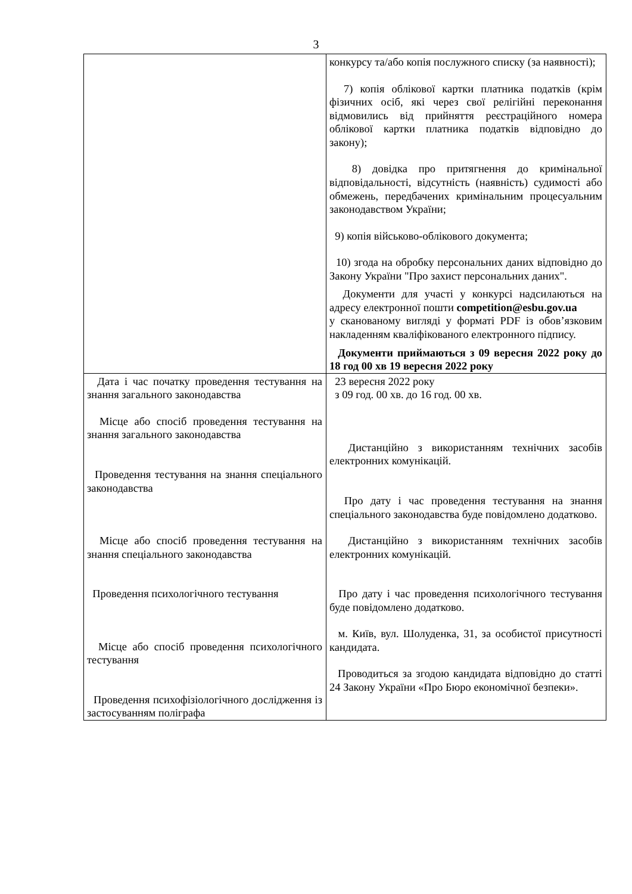3
| | конкурсу та/або копія послужного списку (за наявності); 7) копія облікової картки платника податків (крім фізичних осіб, які через свої релігійні переконання відмовились від прийняття реєстраційного номера облікової картки платника податків відповідно до закону); 8) довідка про притягнення до кримінальної відповідальності, відсутність (наявність) судимості або обмежень, передбачених кримінальним процесуальним законодавством України; 9) копія військово-облікового документа; 10) згода на обробку персональних даних відповідно до Закону України "Про захист персональних даних". Документи для участі у конкурсі надсилаються на адресу електронної пошти competition@esbu.gov.ua у сканованому вигляді у форматі PDF із обов’язковим накладенням кваліфікованого електронного підпису. Документи приймаються з 09 вересня 2022 року до 18 год 00 хв 19 вересня 2022 року |
| Дата і час початку проведення тестування на знання загального законодавства Місце або спосіб проведення тестування на знання загального законодавства Проведення тестування на знання спеціального законодавства Місце або спосіб проведення тестування на знання спеціального законодавства Проведення психологічного тестування Місце або спосіб проведення психологічного тестування Проведення психофізіологічного дослідження із застосуванням поліграфа | 23 вересня 2022 року з 09 год. 00 хв. до 16 год. 00 хв. Дистанційно з використанням технічних засобів електронних комунікацій. Про дату і час проведення тестування на знання спеціального законодавства буде повідомлено додатково. Дистанційно з використанням технічних засобів електронних комунікацій. Про дату і час проведення психологічного тестування буде повідомлено додатково. м. Київ, вул. Шолуденка, 31, за особистої присутності кандидата. Проводиться за згодою кандидата відповідно до статті 24 Закону України «Про Бюро економічної безпеки». |